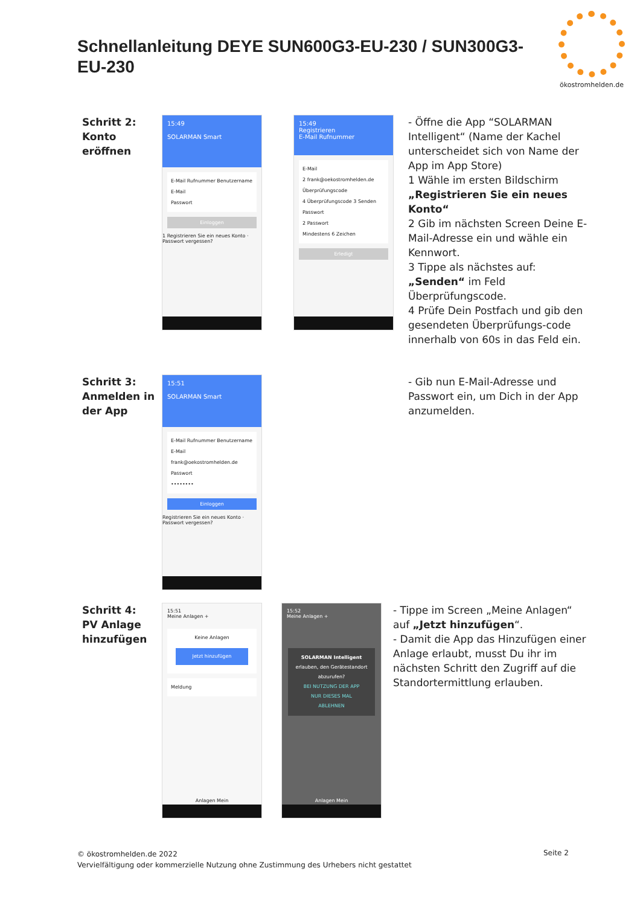Schnellanleitung DEYE SUN600G3-EU-230 / SUN300G3-EU-230
ökostromhelden.de
Schritt 2: Konto eröffnen
15:49
SOLARMAN Smart
E-Mail Rufnummer Benutzername
E-Mail
Passwort
Einloggen
1 Registrieren Sie ein neues Konto · Passwort vergessen?
15:49
Registrieren
E-Mail Rufnummer
E-Mail
2 frank@oekostromhelden.de
Überprüfungscode
4 Überprüfungscode 3 Senden
Passwort
2 Passwort
Mindestens 6 Zeichen
Erledigt
- Öffne die App “SOLARMAN Intelligent“ (Name der Kachel unterscheidet sich von Name der App im App Store)
1 Wähle im ersten Bildschirm „Registrieren Sie ein neues Konto“
2 Gib im nächsten Screen Deine E-Mail-Adresse ein und wähle ein Kennwort.
3 Tippe als nächstes auf: „Senden“ im Feld Überprüfungscode.
4 Prüfe Dein Postfach und gib den gesendeten Überprüfungs-code innerhalb von 60s in das Feld ein.
Schritt 3: Anmelden in der App
15:51
SOLARMAN Smart
E-Mail Rufnummer Benutzername
E-Mail
frank@oekostromhelden.de
Passwort
••••••••
Einloggen
Registrieren Sie ein neues Konto · Passwort vergessen?
- Gib nun E-Mail-Adresse und Passwort ein, um Dich in der App anzumelden.
Schritt 4: PV Anlage hinzufügen
15:51
Meine Anlagen +
Keine Anlagen
Jetzt hinzufügen
Meldung
Anlagen Mein
15:52
Meine Anlagen +
SOLARMAN Intelligent erlauben, den Gerätestandort abzurufen?
BEI NUTZUNG DER APP
NUR DIESES MAL
ABLEHNEN
Anlagen Mein
- Tippe im Screen „Meine Anlagen“ auf „Jetzt hinzufügen“.
- Damit die App das Hinzufügen einer Anlage erlaubt, musst Du ihr im nächsten Schritt den Zugriff auf die Standortermittlung erlauben.
© ökostromhelden.de 2022
Vervielfältigung oder kommerzielle Nutzung ohne Zustimmung des Urhebers nicht gestattet
Seite 2